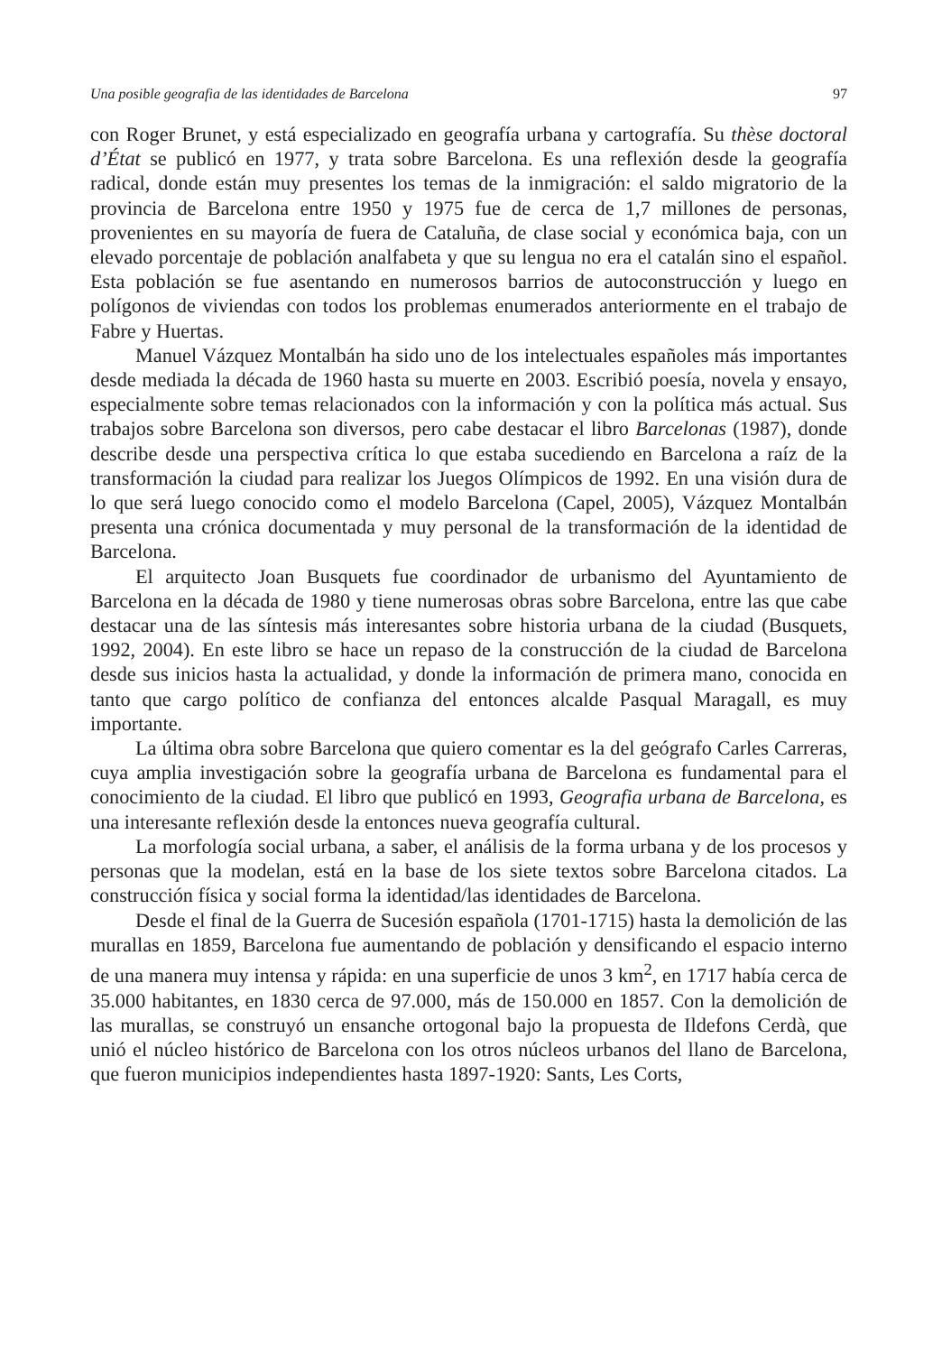Una posible geografia de las identidades de Barcelona 97
con Roger Brunet, y está especializado en geografía urbana y cartografía. Su thèse doctoral d’État se publicó en 1977, y trata sobre Barcelona. Es una reflexión desde la geografía radical, donde están muy presentes los temas de la inmigración: el saldo migratorio de la provincia de Barcelona entre 1950 y 1975 fue de cerca de 1,7 millones de personas, provenientes en su mayoría de fuera de Cataluña, de clase social y económica baja, con un elevado porcentaje de población analfabeta y que su lengua no era el catalán sino el español. Esta población se fue asentando en numerosos barrios de autoconstrucción y luego en polígonos de viviendas con todos los problemas enumerados anteriormente en el trabajo de Fabre y Huertas.
Manuel Vázquez Montalbán ha sido uno de los intelectuales españoles más importantes desde mediada la década de 1960 hasta su muerte en 2003. Escribió poesía, novela y ensayo, especialmente sobre temas relacionados con la información y con la política más actual. Sus trabajos sobre Barcelona son diversos, pero cabe destacar el libro Barcelonas (1987), donde describe desde una perspectiva crítica lo que estaba sucediendo en Barcelona a raíz de la transformación la ciudad para realizar los Juegos Olímpicos de 1992. En una visión dura de lo que será luego conocido como el modelo Barcelona (Capel, 2005), Vázquez Montalbán presenta una crónica documentada y muy personal de la transformación de la identidad de Barcelona.
El arquitecto Joan Busquets fue coordinador de urbanismo del Ayuntamiento de Barcelona en la década de 1980 y tiene numerosas obras sobre Barcelona, entre las que cabe destacar una de las síntesis más interesantes sobre historia urbana de la ciudad (Busquets, 1992, 2004). En este libro se hace un repaso de la construcción de la ciudad de Barcelona desde sus inicios hasta la actualidad, y donde la información de primera mano, conocida en tanto que cargo político de confianza del entonces alcalde Pasqual Maragall, es muy importante.
La última obra sobre Barcelona que quiero comentar es la del geógrafo Carles Carreras, cuya amplia investigación sobre la geografía urbana de Barcelona es fundamental para el conocimiento de la ciudad. El libro que publicó en 1993, Geografia urbana de Barcelona, es una interesante reflexión desde la entonces nueva geografía cultural.
La morfología social urbana, a saber, el análisis de la forma urbana y de los procesos y personas que la modelan, está en la base de los siete textos sobre Barcelona citados. La construcción física y social forma la identidad/las identidades de Barcelona.
Desde el final de la Guerra de Sucesión española (1701-1715) hasta la demolición de las murallas en 1859, Barcelona fue aumentando de población y densificando el espacio interno de una manera muy intensa y rápida: en una superficie de unos 3 km<sup>2</sup>, en 1717 había cerca de 35.000 habitantes, en 1830 cerca de 97.000, más de 150.000 en 1857. Con la demolición de las murallas, se construyó un ensanche ortogonal bajo la propuesta de Ildefons Cerdà, que unió el núcleo histórico de Barcelona con los otros núcleos urbanos del llano de Barcelona, que fueron municipios independientes hasta 1897-1920: Sants, Les Corts,